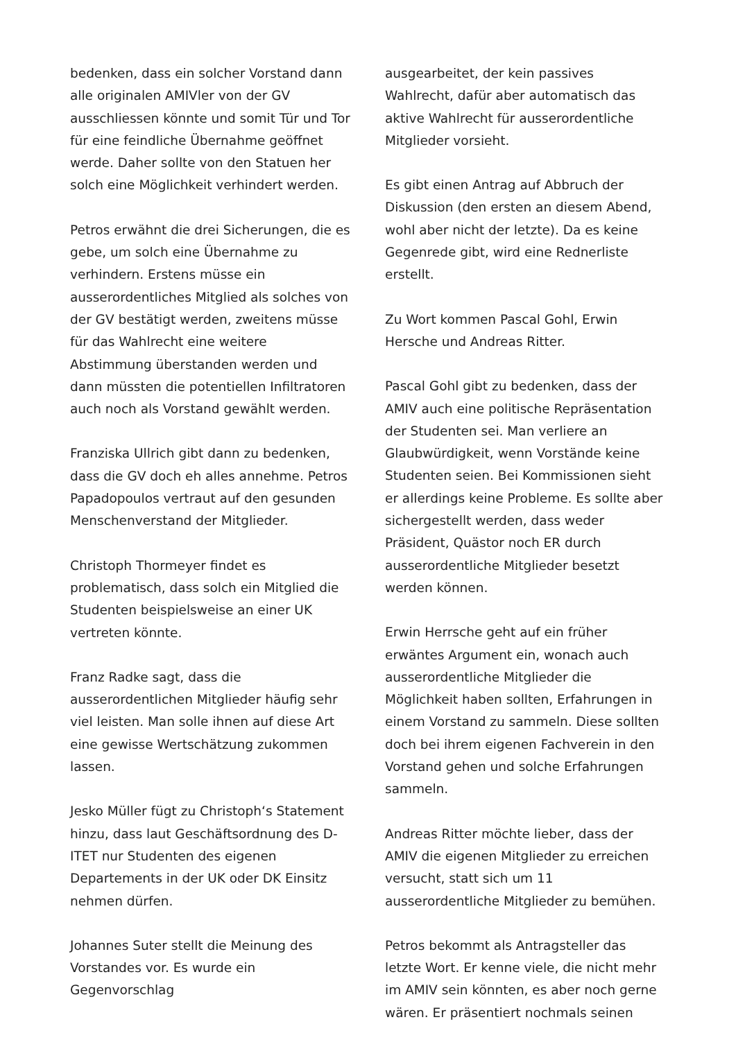bedenken, dass ein solcher Vorstand dann alle originalen AMIVler von der GV ausschliessen könnte und somit Tür und Tor für eine feindliche Übernahme geöffnet werde. Daher sollte von den Statuen her solch eine Möglichkeit verhindert werden.
Petros erwähnt die drei Sicherungen, die es gebe, um solch eine Übernahme zu verhindern. Erstens müsse ein ausserordentliches Mitglied als solches von der GV bestätigt werden, zweitens müsse für das Wahlrecht eine weitere Abstimmung überstanden werden und dann müssten die potentiellen Infiltratoren auch noch als Vorstand gewählt werden.
Franziska Ullrich gibt dann zu bedenken, dass die GV doch eh alles annehme. Petros Papadopoulos vertraut auf den gesunden Menschenverstand der Mitglieder.
Christoph Thormeyer findet es problematisch, dass solch ein Mitglied die Studenten beispielsweise an einer UK vertreten könnte.
Franz Radke sagt, dass die ausserordentlichen Mitglieder häufig sehr viel leisten. Man solle ihnen auf diese Art eine gewisse Wertschätzung zukommen lassen.
Jesko Müller fügt zu Christoph‘s Statement hinzu, dass laut Geschäftsordnung des D-ITET nur Studenten des eigenen Departements in der UK oder DK Einsitz nehmen dürfen.
Johannes Suter stellt die Meinung des Vorstandes vor. Es wurde ein Gegenvorschlag
ausgearbeitet, der kein passives Wahlrecht, dafür aber automatisch das aktive Wahlrecht für ausserordentliche Mitglieder vorsieht.
Es gibt einen Antrag auf Abbruch der Diskussion (den ersten an diesem Abend, wohl aber nicht der letzte). Da es keine Gegenrede gibt, wird eine Rednerliste erstellt.
Zu Wort kommen Pascal Gohl, Erwin Hersche und Andreas Ritter.
Pascal Gohl gibt zu bedenken, dass der AMIV auch eine politische Repräsentation der Studenten sei. Man verliere an Glaubwürdigkeit, wenn Vorstände keine Studenten seien. Bei Kommissionen sieht er allerdings keine Probleme. Es sollte aber sichergestellt werden, dass weder Präsident, Quästor noch ER durch ausserordentliche Mitglieder besetzt werden können.
Erwin Herrsche geht auf ein früher erwäntes Argument ein, wonach auch ausserordentliche Mitglieder die Möglichkeit haben sollten, Erfahrungen in einem Vorstand zu sammeln. Diese sollten doch bei ihrem eigenen Fachverein in den Vorstand gehen und solche Erfahrungen sammeln.
Andreas Ritter möchte lieber, dass der AMIV die eigenen Mitglieder zu erreichen versucht, statt sich um 11 ausserordentliche Mitglieder zu bemühen.
Petros bekommt als Antragsteller das letzte Wort. Er kenne viele, die nicht mehr im AMIV sein könnten, es aber noch gerne wären. Er präsentiert nochmals seinen